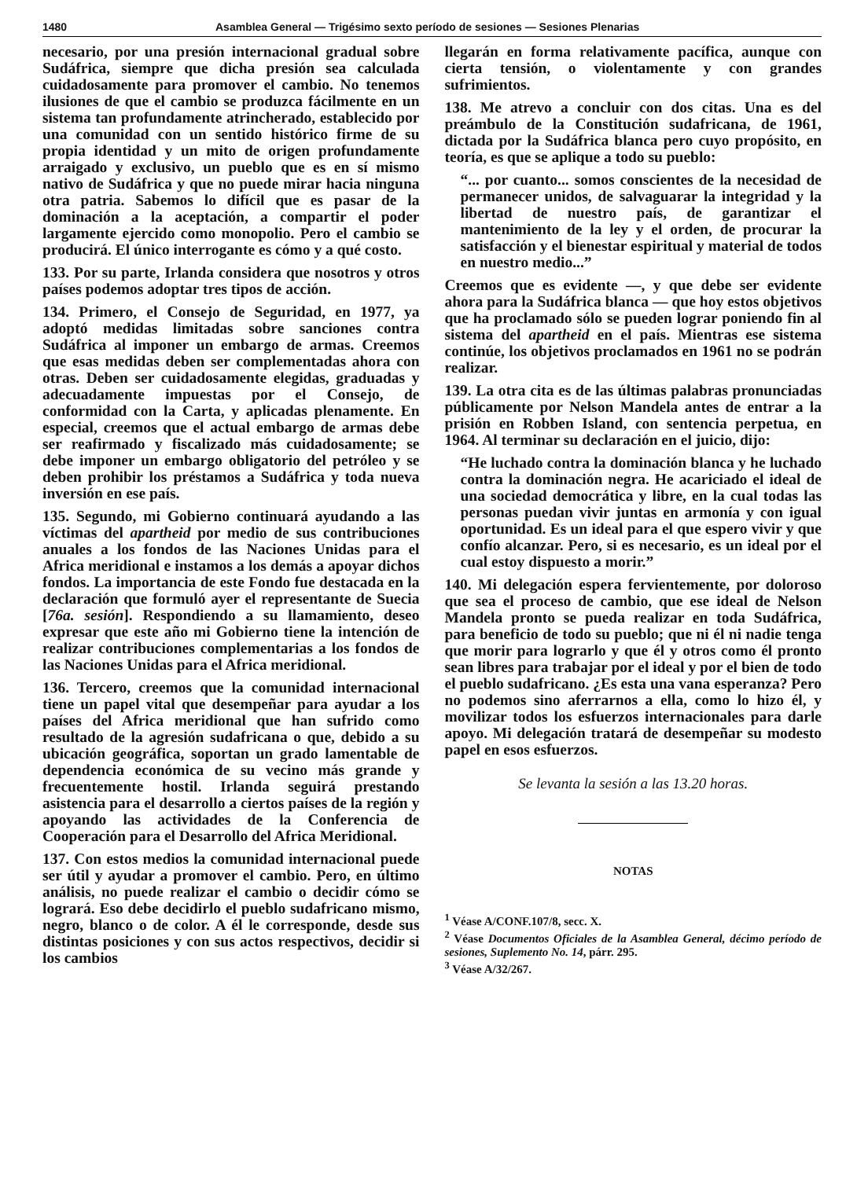1480 Asamblea General — Trigésimo sexto período de sesiones — Sesiones Plenarias
necesario, por una presión internacional gradual sobre Sudáfrica, siempre que dicha presión sea calculada cuidadosamente para promover el cambio. No tenemos ilusiones de que el cambio se produzca fácilmente en un sistema tan profundamente atrincherado, establecido por una comunidad con un sentido histórico firme de su propia identidad y un mito de origen profundamente arraigado y exclusivo, un pueblo que es en sí mismo nativo de Sudáfrica y que no puede mirar hacia ninguna otra patria. Sabemos lo difícil que es pasar de la dominación a la aceptación, a compartir el poder largamente ejercido como monopolio. Pero el cambio se producirá. El único interrogante es cómo y a qué costo.
133. Por su parte, Irlanda considera que nosotros y otros países podemos adoptar tres tipos de acción.
134. Primero, el Consejo de Seguridad, en 1977, ya adoptó medidas limitadas sobre sanciones contra Sudáfrica al imponer un embargo de armas. Creemos que esas medidas deben ser complementadas ahora con otras. Deben ser cuidadosamente elegidas, graduadas y adecuadamente impuestas por el Consejo, de conformidad con la Carta, y aplicadas plenamente. En especial, creemos que el actual embargo de armas debe ser reafirmado y fiscalizado más cuidadosamente; se debe imponer un embargo obligatorio del petróleo y se deben prohibir los préstamos a Sudáfrica y toda nueva inversión en ese país.
135. Segundo, mi Gobierno continuará ayudando a las víctimas del apartheid por medio de sus contribuciones anuales a los fondos de las Naciones Unidas para el Africa meridional e instamos a los demás a apoyar dichos fondos. La importancia de este Fondo fue destacada en la declaración que formuló ayer el representante de Suecia [76a. sesión]. Respondiendo a su llamamiento, deseo expresar que este año mi Gobierno tiene la intención de realizar contribuciones complementarias a los fondos de las Naciones Unidas para el Africa meridional.
136. Tercero, creemos que la comunidad internacional tiene un papel vital que desempeñar para ayudar a los países del Africa meridional que han sufrido como resultado de la agresión sudafricana o que, debido a su ubicación geográfica, soportan un grado lamentable de dependencia económica de su vecino más grande y frecuentemente hostil. Irlanda seguirá prestando asistencia para el desarrollo a ciertos países de la región y apoyando las actividades de la Conferencia de Cooperación para el Desarrollo del Africa Meridional.
137. Con estos medios la comunidad internacional puede ser útil y ayudar a promover el cambio. Pero, en último análisis, no puede realizar el cambio o decidir cómo se logrará. Eso debe decidirlo el pueblo sudafricano mismo, negro, blanco o de color. A él le corresponde, desde sus distintas posiciones y con sus actos respectivos, decidir si los cambios
llegarán en forma relativamente pacífica, aunque con cierta tensión, o violentamente y con grandes sufrimientos.
138. Me atrevo a concluir con dos citas. Una es del preámbulo de la Constitución sudafricana, de 1961, dictada por la Sudáfrica blanca pero cuyo propósito, en teoría, es que se aplique a todo su pueblo:
“... por cuanto... somos conscientes de la necesidad de permanecer unidos, de salvaguarar la integridad y la libertad de nuestro país, de garantizar el mantenimiento de la ley y el orden, de procurar la satisfacción y el bienestar espiritual y material de todos en nuestro medio...”
Creemos que es evidente —, y que debe ser evidente ahora para la Sudáfrica blanca — que hoy estos objetivos que ha proclamado sólo se pueden lograr poniendo fin al sistema del apartheid en el país. Mientras ese sistema continúe, los objetivos proclamados en 1961 no se podrán realizar.
139. La otra cita es de las últimas palabras pronunciadas públicamente por Nelson Mandela antes de entrar a la prisión en Robben Island, con sentencia perpetua, en 1964. Al terminar su declaración en el juicio, dijo:
“He luchado contra la dominación blanca y he luchado contra la dominación negra. He acariciado el ideal de una sociedad democrática y libre, en la cual todas las personas puedan vivir juntas en armonía y con igual oportunidad. Es un ideal para el que espero vivir y que confío alcanzar. Pero, si es necesario, es un ideal por el cual estoy dispuesto a morir.”
140. Mi delegación espera fervientemente, por doloroso que sea el proceso de cambio, que ese ideal de Nelson Mandela pronto se pueda realizar en toda Sudáfrica, para beneficio de todo su pueblo; que ni él ni nadie tenga que morir para lograrlo y que él y otros como él pronto sean libres para trabajar por el ideal y por el bien de todo el pueblo sudafricano. ¿Es esta una vana esperanza? Pero no podemos sino aferrarnos a ella, como lo hizo él, y movilizar todos los esfuerzos internacionales para darle apoyo. Mi delegación tratará de desempeñar su modesto papel en esos esfuerzos.
Se levanta la sesión a las 13.20 horas.
NOTAS
<sup>1</sup> Véase A/CONF.107/8, secc. X.
<sup>2</sup> Véase Documentos Oficiales de la Asamblea General, décimo período de sesiones, Suplemento No. 14, párr. 295.
<sup>3</sup> Véase A/32/267.